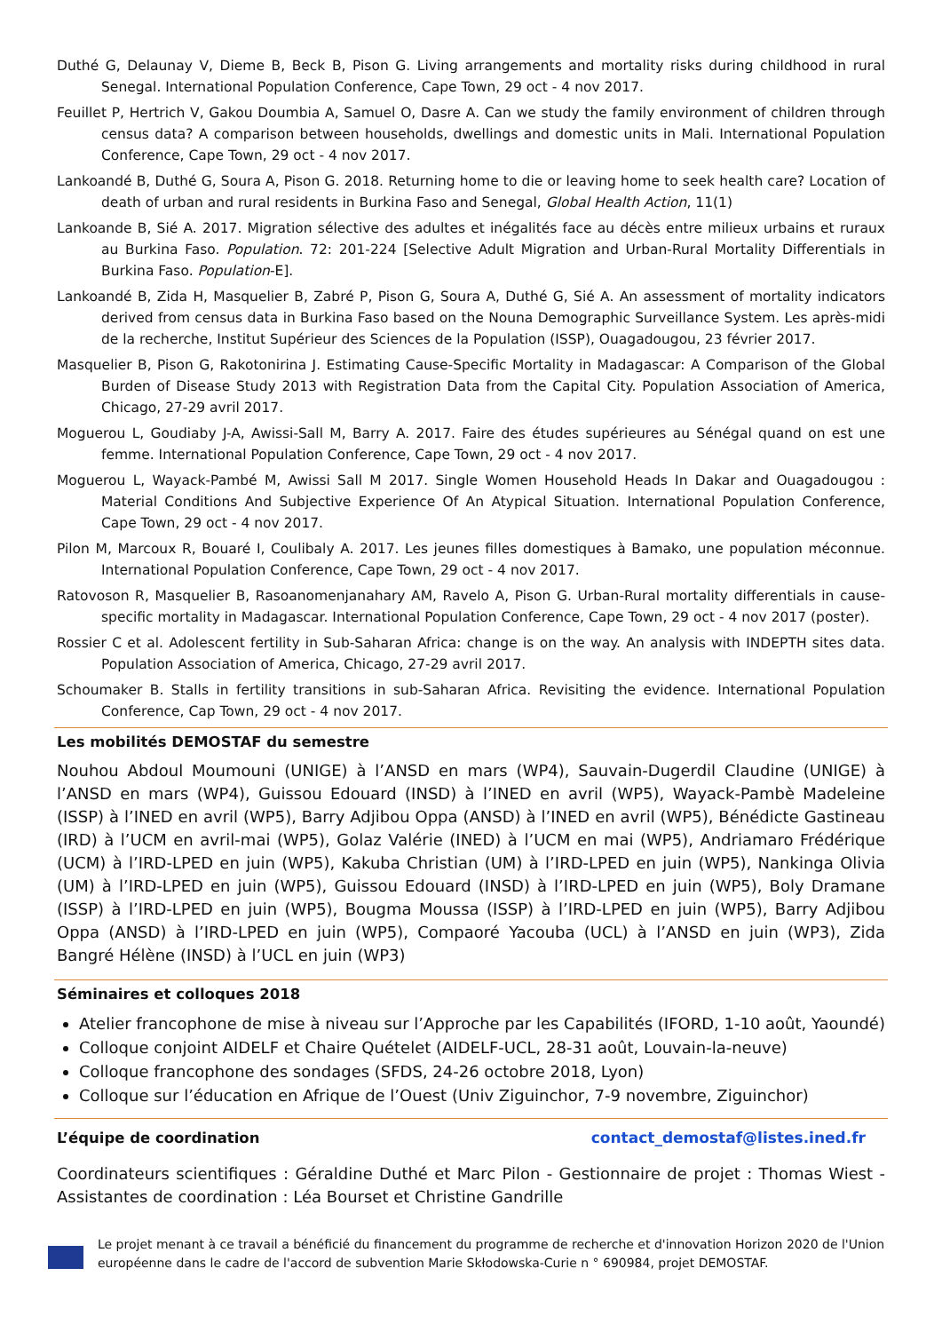Duthé G, Delaunay V, Dieme B, Beck B, Pison G. Living arrangements and mortality risks during childhood in rural Senegal. International Population Conference, Cape Town, 29 oct - 4 nov 2017.
Feuillet P, Hertrich V, Gakou Doumbia A, Samuel O, Dasre A. Can we study the family environment of children through census data? A comparison between households, dwellings and domestic units in Mali. International Population Conference, Cape Town, 29 oct - 4 nov 2017.
Lankoandé B, Duthé G, Soura A, Pison G. 2018. Returning home to die or leaving home to seek health care? Location of death of urban and rural residents in Burkina Faso and Senegal, Global Health Action, 11(1)
Lankoande B, Sié A. 2017. Migration sélective des adultes et inégalités face au décès entre milieux urbains et ruraux au Burkina Faso. Population. 72: 201-224 [Selective Adult Migration and Urban-Rural Mortality Differentials in Burkina Faso. Population-E].
Lankoandé B, Zida H, Masquelier B, Zabré P, Pison G, Soura A, Duthé G, Sié A. An assessment of mortality indicators derived from census data in Burkina Faso based on the Nouna Demographic Surveillance System. Les après-midi de la recherche, Institut Supérieur des Sciences de la Population (ISSP), Ouagadougou, 23 février 2017.
Masquelier B, Pison G, Rakotonirina J. Estimating Cause-Specific Mortality in Madagascar: A Comparison of the Global Burden of Disease Study 2013 with Registration Data from the Capital City. Population Association of America, Chicago, 27-29 avril 2017.
Moguerou L, Goudiaby J-A, Awissi-Sall M, Barry A. 2017. Faire des études supérieures au Sénégal quand on est une femme. International Population Conference, Cape Town, 29 oct - 4 nov 2017.
Moguerou L, Wayack-Pambé M, Awissi Sall M 2017. Single Women Household Heads In Dakar and Ouagadougou : Material Conditions And Subjective Experience Of An Atypical Situation. International Population Conference, Cape Town, 29 oct - 4 nov 2017.
Pilon M, Marcoux R, Bouaré I, Coulibaly A. 2017. Les jeunes filles domestiques à Bamako, une population méconnue. International Population Conference, Cape Town, 29 oct - 4 nov 2017.
Ratovoson R, Masquelier B, Rasoanomenjanahary AM, Ravelo A, Pison G. Urban-Rural mortality differentials in cause-specific mortality in Madagascar. International Population Conference, Cape Town, 29 oct - 4 nov 2017 (poster).
Rossier C et al. Adolescent fertility in Sub-Saharan Africa: change is on the way. An analysis with INDEPTH sites data. Population Association of America, Chicago, 27-29 avril 2017.
Schoumaker B. Stalls in fertility transitions in sub-Saharan Africa. Revisiting the evidence. International Population Conference, Cap Town, 29 oct - 4 nov 2017.
Les mobilités DEMOSTAF du semestre
Nouhou Abdoul Moumouni (UNIGE) à l’ANSD en mars (WP4), Sauvain-Dugerdil Claudine (UNIGE) à l’ANSD en mars (WP4), Guissou Edouard (INSD) à l’INED en avril (WP5), Wayack-Pambè Madeleine (ISSP) à l’INED en avril (WP5), Barry Adjibou Oppa (ANSD) à l’INED en avril (WP5), Bénédicte Gastineau (IRD) à l’UCM en avril-mai (WP5), Golaz Valérie (INED) à l’UCM en mai (WP5), Andriamaro Frédérique (UCM) à l’IRD-LPED en juin (WP5), Kakuba Christian (UM) à l’IRD-LPED en juin (WP5), Nankinga Olivia (UM) à l’IRD-LPED en juin (WP5), Guissou Edouard (INSD) à l’IRD-LPED en juin (WP5), Boly Dramane (ISSP) à l’IRD-LPED en juin (WP5), Bougma Moussa (ISSP) à l’IRD-LPED en juin (WP5), Barry Adjibou Oppa (ANSD) à l’IRD-LPED en juin (WP5), Compaoré Yacouba (UCL) à l’ANSD en juin (WP3), Zida Bangré Hélène (INSD) à l’UCL en juin (WP3)
Séminaires et colloques 2018
Atelier francophone de mise à niveau sur l’Approche par les Capabilités (IFORD, 1-10 août, Yaoundé)
Colloque conjoint AIDELF et Chaire Quételet (AIDELF-UCL, 28-31 août, Louvain-la-neuve)
Colloque francophone des sondages (SFDS, 24-26 octobre 2018, Lyon)
Colloque sur l’éducation en Afrique de l’Ouest (Univ Ziguinchor, 7-9 novembre, Ziguinchor)
L’équipe de coordination
contact_demostaf@listes.ined.fr
Coordinateurs scientifiques : Géraldine Duthé et Marc Pilon - Gestionnaire de projet : Thomas Wiest - Assistantes de coordination : Léa Bourset et Christine Gandrille
Le projet menant à ce travail a bénéficié du financement du programme de recherche et d'innovation Horizon 2020 de l'Union européenne dans le cadre de l'accord de subvention Marie Skłodowska-Curie n ° 690984, projet DEMOSTAF.